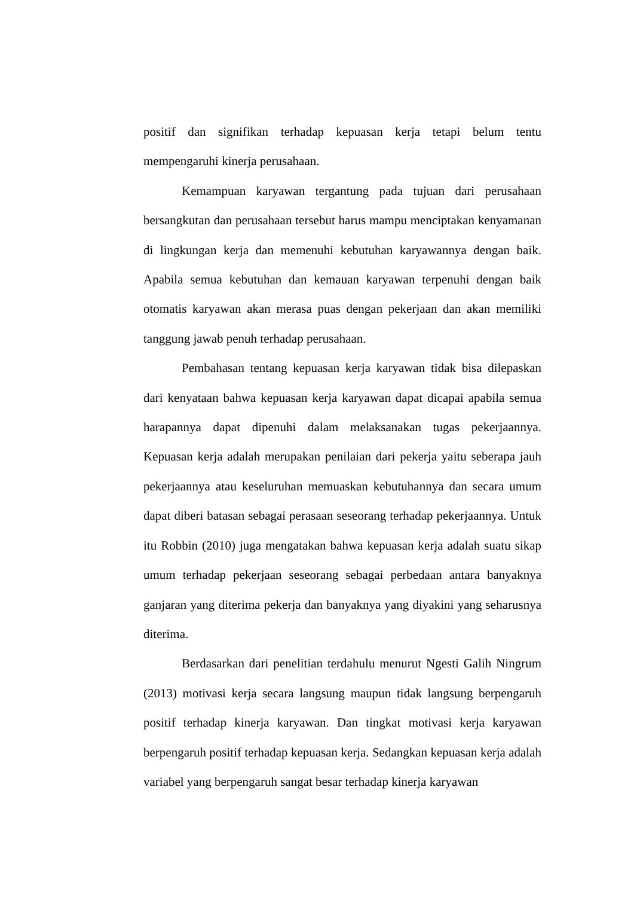positif dan signifikan terhadap kepuasan kerja tetapi belum tentu mempengaruhi kinerja perusahaan.
Kemampuan karyawan tergantung pada tujuan dari perusahaan bersangkutan dan perusahaan tersebut harus mampu menciptakan kenyamanan di lingkungan kerja dan memenuhi kebutuhan karyawannya dengan baik. Apabila semua kebutuhan dan kemauan karyawan terpenuhi dengan baik otomatis karyawan akan merasa puas dengan pekerjaan dan akan memiliki tanggung jawab penuh terhadap perusahaan.
Pembahasan tentang kepuasan kerja karyawan tidak bisa dilepaskan dari kenyataan bahwa kepuasan kerja karyawan dapat dicapai apabila semua harapannya dapat dipenuhi dalam melaksanakan tugas pekerjaannya. Kepuasan kerja adalah merupakan penilaian dari pekerja yaitu seberapa jauh pekerjaannya atau keseluruhan memuaskan kebutuhannya dan secara umum dapat diberi batasan sebagai perasaan seseorang terhadap pekerjaannya. Untuk itu Robbin (2010) juga mengatakan bahwa kepuasan kerja adalah suatu sikap umum terhadap pekerjaan seseorang sebagai perbedaan antara banyaknya ganjaran yang diterima pekerja dan banyaknya yang diyakini yang seharusnya diterima.
Berdasarkan dari penelitian terdahulu menurut Ngesti Galih Ningrum (2013) motivasi kerja secara langsung maupun tidak langsung berpengaruh positif terhadap kinerja karyawan. Dan tingkat motivasi kerja karyawan berpengaruh positif terhadap kepuasan kerja. Sedangkan kepuasan kerja adalah variabel yang berpengaruh sangat besar terhadap kinerja karyawan